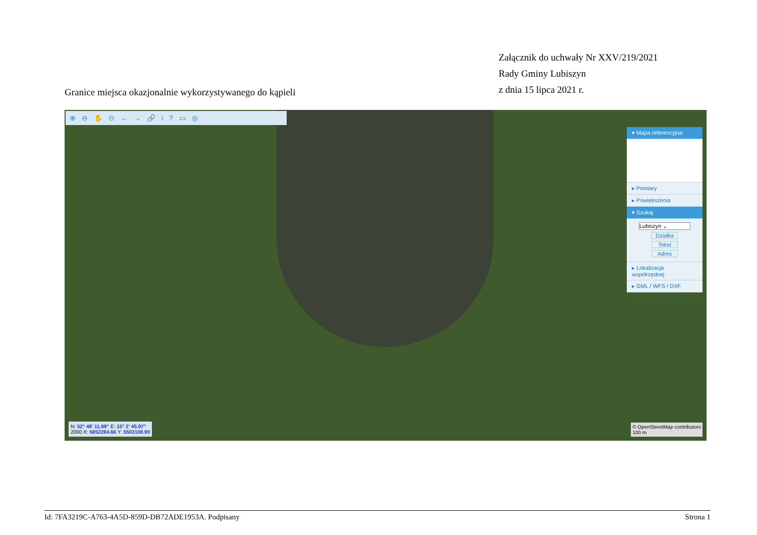Załącznik do uchwały Nr XXV/219/2021
Rady Gminy Lubiszyn
z dnia 15 lipca 2021 r.
Granice miejsca okazjonalnie wykorzystywanego do kąpieli
⊕⊖✋⊙←→🔗i?▭◎
▾ Mapa referencyjna
▸ Pomiary
▸ Powiększenia
▾ Szukaj
Lubiszyn ⌄
Działka
Tekst
Adres
▸ Lokalizacja współrzędnej
▸ GML / WFS / DXF
N: 52° 48' 11.99" E: 15° 2' 45.97"
2000 X: 5852284.66 Y: 5503108.90
© OpenStreetMap contributors
100 m
Id: 7FA3219C-A763-4A5D-859D-DB72ADE1953A. Podpisany Strona 1